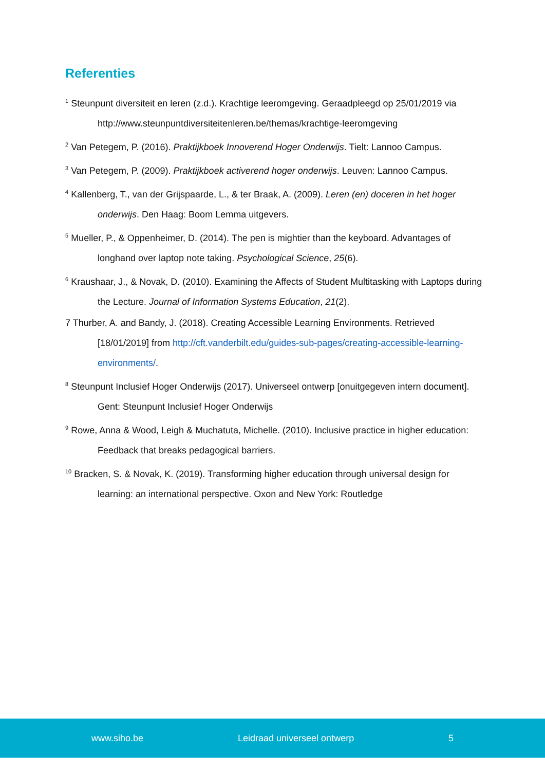Referenties
<sup>1</sup> Steunpunt diversiteit en leren (z.d.). Krachtige leeromgeving. Geraadpleegd op 25/01/2019 via http://www.steunpuntdiversiteitenleren.be/themas/krachtige-leeromgeving
<sup>2</sup> Van Petegem, P. (2016). Praktijkboek Innoverend Hoger Onderwijs. Tielt: Lannoo Campus.
<sup>3</sup> Van Petegem, P. (2009). Praktijkboek activerend hoger onderwijs. Leuven: Lannoo Campus.
<sup>4</sup> Kallenberg, T., van der Grijspaarde, L., & ter Braak, A. (2009). Leren (en) doceren in het hoger onderwijs. Den Haag: Boom Lemma uitgevers.
<sup>5</sup> Mueller, P., & Oppenheimer, D. (2014). The pen is mightier than the keyboard. Advantages of longhand over laptop note taking. Psychological Science, 25(6).
<sup>6</sup> Kraushaar, J., & Novak, D. (2010). Examining the Affects of Student Multitasking with Laptops during the Lecture. Journal of Information Systems Education, 21(2).
7 Thurber, A. and Bandy, J. (2018). Creating Accessible Learning Environments. Retrieved [18/01/2019] from http://cft.vanderbilt.edu/guides-sub-pages/creating-accessible-learning-environments/.
<sup>8</sup> Steunpunt Inclusief Hoger Onderwijs (2017). Universeel ontwerp [onuitgegeven intern document]. Gent: Steunpunt Inclusief Hoger Onderwijs
<sup>9</sup> Rowe, Anna & Wood, Leigh & Muchatuta, Michelle. (2010). Inclusive practice in higher education: Feedback that breaks pedagogical barriers.
<sup>10</sup> Bracken, S. & Novak, K. (2019). Transforming higher education through universal design for learning: an international perspective. Oxon and New York: Routledge
www.siho.be Leidraad universeel ontwerp 5